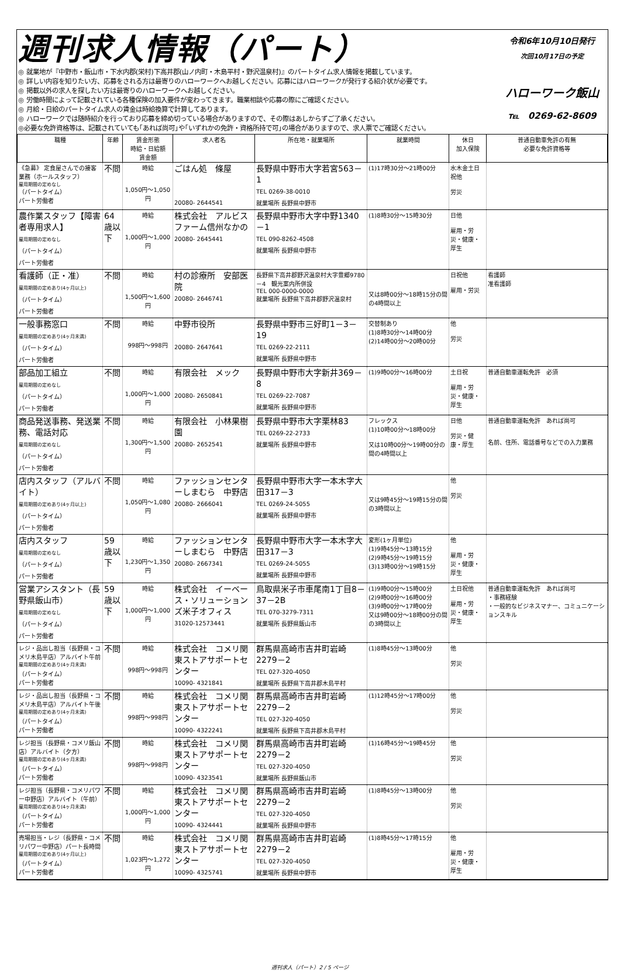週刊求人情報（パート）
◎ 就業地が『中野市・飯山市・下水内郡(栄村)下高井郡(山ノ内町・木島平村・野沢温泉村)』のパートタイム求人情報を掲載しています。
◎ 詳しい内容を知りたい方、応募をされる方は最寄りのハローワークへお越しください。応募にはハローワークが発行する紹介状が必要です。
◎ 掲載以外の求人を探したい方は最寄りのハローワークへお越しください。
◎ 労働時間によって記載されている各種保険の加入要件が変わってきます。職業相談や応募の際にご確認ください。
◎ 月給・日給のパートタイム求人の賃金は時給換算で計算してあります。
◎ ハローワークでは随時紹介を行っており応募を締め切っている場合がありますので、その際はあしからずご了承ください。
◎必要な免許資格等は、記載されていても｢あれば尚可｣や｢いずれかの免許・資格所持で可｣の場合がありますので、求人票でご確認ください。
令和6年10月10日発行
次回10月17日の予定
ハローワーク飯山
℡　0269-62-8609
| 職種 | 年齢 | 賃金形態 時給・日給額 賃金額 | 求人者名 | 所在地・就業場所 | 就業時間 | 休日 加入保険 | 普通自動車免許の有無 必要な免許資格等 |
| --- | --- | --- | --- | --- | --- | --- | --- |
| 《急募》 定食屋さんでの接客業務（ホールスタッフ） 雇用期間の定めなし （パートタイム） パート労働者 | 不問 | 時給 1,050円～1,050円 | ごはん処 條屋 20080- 2644541 | 長野県中野市大字若宮563－1 TEL 0269-38-0010 就業場所 長野県中野市 | (1)17時30分～21時00分 | 水木金土日祝他 労災 | |
| 農作業スタッフ【障害者専用求人】 雇用期間の定めなし （パートタイム） パート労働者 | 64歳以下 | 時給 1,000円～1,000円 | 株式会社 アルビスファーム信州なかの 20080- 2645441 | 長野県中野市大字中野1340－1 TEL 090-8262-4508 就業場所 長野県中野市 | (1)8時30分～15時30分 | 日他 雇用・労災・健康・厚生 | |
| 看護師（正・准） 雇用期間の定めあり(4ヶ月以上) （パートタイム） パート労働者 | 不問 | 時給 1,500円～1,600円 | 村の診療所 安部医院 20080- 2646741 | 長野県下高井郡野沢温泉村大字豊郷9780－4 観光案内所併設 TEL 000-0000-0000 就業場所 長野県下高井郡野沢温泉村 | 又は8時00分～18時15分の間の4時間以上 | 日祝他 雇用・労災 | 看護師 准看護師 |
| 一般事務窓口 雇用期間の定めあり(4ヶ月未満) （パートタイム） パート労働者 | 不問 | 時給 998円～998円 | 中野市役所 20080- 2647641 | 長野県中野市三好町1－3－19 TEL 0269-22-2111 就業場所 長野県中野市 | 交替制あり (1)8時30分～14時00分 (2)14時00分～20時00分 | 他 労災 | |
| 部品加工組立 雇用期間の定めなし （パートタイム） パート労働者 | 不問 | 時給 1,000円～1,000円 | 有限会社 メック 20080- 2650841 | 長野県中野市大字新井369－8 TEL 0269-22-7087 就業場所 長野県中野市 | (1)9時00分～16時00分 | 土日祝 雇用・労災・健康・厚生 | 普通自動車運転免許 必須 |
| 商品発送事務、発送業務、電話対応 雇用期間の定めなし （パートタイム） パート労働者 | 不問 | 時給 1,300円～1,500円 | 有限会社 小林果樹園 20080- 2652541 | 長野県中野市大字栗林83 TEL 0269-22-2733 就業場所 長野県中野市 | フレックス (1)10時00分～18時00分 又は10時00分～19時00分の間の4時間以上 | 日他 労災・健康・厚生 | 普通自動車運転免許 あれば尚可 名前、住所、電話番号などでの入力業務 |
| 店内スタッフ（アルバイト） 雇用期間の定めあり(4ヶ月以上) （パートタイム） パート労働者 | 不問 | 時給 1,050円～1,080円 | ファッションセンターしまむら 中野店 20080- 2666041 | 長野県中野市大字一本木字大田317－3 TEL 0269-24-5055 就業場所 長野県中野市 | 又は9時45分～19時15分の間の3時間以上 | 他 労災 | |
| 店内スタッフ 雇用期間の定めなし （パートタイム） パート労働者 | 59歳以下 | 時給 1,230円～1,350円 | ファッションセンターしまむら 中野店 20080- 2667341 | 長野県中野市大字一本木字大田317－3 TEL 0269-24-5055 就業場所 長野県中野市 | 変形(1ヶ月単位) (1)9時45分～13時15分 (2)9時45分～19時15分 (3)13時00分～19時15分 | 他 雇用・労災・健康・厚生 | |
| 営業アシスタント（長野県飯山市） 雇用期間の定めなし （パートタイム） パート労働者 | 59歳以下 | 時給 1,000円～1,000円 | 株式会社 イーベース・ソリューションズ米子オフィス 31020-12573441 | 鳥取県米子市車尾南1丁目8－37－2B TEL 070-3279-7311 就業場所 長野県飯山市 | (1)9時00分～15時00分 (2)9時00分～16時00分 (3)9時00分～17時00分 又は9時00分～18時00分の間の3時間以上 | 土日祝他 雇用・労災・健康・厚生 | 普通自動車運転免許 あれば尚可 ・事務経験 ・一般的なビジネスマナー、コミュニケーションスキル |
| レジ・品出し担当（長野県・コメリ木島平店）アルバイト午前 雇用期間の定めあり(4ヶ月未満) （パートタイム） パート労働者 | 不問 | 時給 998円～998円 | 株式会社 コメリ関東ストアサポートセンター 10090- 4321841 | 群馬県高崎市吉井町岩崎2279－2 TEL 027-320-4050 就業場所 長野県下高井郡木島平村 | (1)8時45分～13時00分 | 他 労災 | |
| レジ・品出し担当（長野県・コメリ木島平店）アルバイト午後 雇用期間の定めあり(4ヶ月未満) （パートタイム） パート労働者 | 不問 | 時給 998円～998円 | 株式会社 コメリ関東ストアサポートセンター 10090- 4322241 | 群馬県高崎市吉井町岩崎2279－2 TEL 027-320-4050 就業場所 長野県下高井郡木島平村 | (1)12時45分～17時00分 | 他 労災 | |
| レジ担当（長野県・コメリ飯山店）アルバイト（夕方） 雇用期間の定めあり(4ヶ月未満) （パートタイム） パート労働者 | 不問 | 時給 998円～998円 | 株式会社 コメリ関東ストアサポートセンター 10090- 4323541 | 群馬県高崎市吉井町岩崎2279－2 TEL 027-320-4050 就業場所 長野県飯山市 | (1)16時45分～19時45分 | 他 労災 | |
| レジ担当（長野県・コメリパワー中野店）アルバイト（午前） 雇用期間の定めあり(4ヶ月未満) （パートタイム） パート労働者 | 不問 | 時給 1,000円～1,000円 | 株式会社 コメリ関東ストアサポートセンター 10090- 4324441 | 群馬県高崎市吉井町岩崎2279－2 TEL 027-320-4050 就業場所 長野県中野市 | (1)8時45分～13時00分 | 他 労災 | |
| 売場担当・レジ（長野県・コメリパワー中野店）パート長時間 雇用期間の定めあり(4ヶ月以上) （パートタイム） パート労働者 | 不問 | 時給 1,023円～1,272円 | 株式会社 コメリ関東ストアサポートセンター 10090- 4325741 | 群馬県高崎市吉井町岩崎2279－2 TEL 027-320-4050 就業場所 長野県中野市 | (1)8時45分～17時15分 | 他 雇用・労災・健康・厚生 | |
週刊求人（パート）2 / 5 ページ